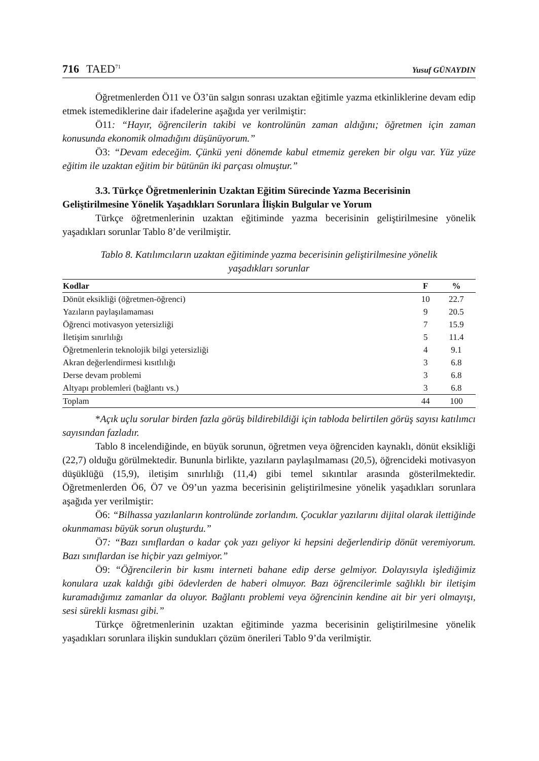716 TAED<sup>71</sup> Yusuf GÜNAYDIN
Öğretmenlerden Ö11 ve Ö3’ün salgın sonrası uzaktan eğitimle yazma etkinliklerine devam edip etmek istemediklerine dair ifadelerine aşağıda yer verilmiştir:
Ö11: “Hayır, öğrencilerin takibi ve kontrolünün zaman aldığını; öğretmen için zaman konusunda ekonomik olmadığını düşünüyorum.”
Ö3: “Devam edeceğim. Çünkü yeni dönemde kabul etmemiz gereken bir olgu var. Yüz yüze eğitim ile uzaktan eğitim bir bütünün iki parçası olmuştur.”
3.3. Türkçe Öğretmenlerinin Uzaktan Eğitim Sürecinde Yazma Becerisinin
Geliştirilmesine Yönelik Yaşadıkları Sorunlara İlişkin Bulgular ve Yorum
Türkçe öğretmenlerinin uzaktan eğitiminde yazma becerisinin geliştirilmesine yönelik yaşadıkları sorunlar Tablo 8’de verilmiştir.
Tablo 8. Katılımcıların uzaktan eğitiminde yazma becerisinin geliştirilmesine yönelik
yaşadıkları sorunlar
| Kodlar | F | % |
| --- | --- | --- |
| Dönüt eksikliği (öğretmen-öğrenci) | 10 | 22.7 |
| Yazıların paylaşılamaması | 9 | 20.5 |
| Öğrenci motivasyon yetersizliği | 7 | 15.9 |
| İletişim sınırlılığı | 5 | 11.4 |
| Öğretmenlerin teknolojik bilgi yetersizliği | 4 | 9.1 |
| Akran değerlendirmesi kısıtlılığı | 3 | 6.8 |
| Derse devam problemi | 3 | 6.8 |
| Altyapı problemleri (bağlantı vs.) | 3 | 6.8 |
| Toplam | 44 | 100 |
*Açık uçlu sorular birden fazla görüş bildirebildiği için tabloda belirtilen görüş sayısı katılımcı sayısından fazladır.
Tablo 8 incelendiğinde, en büyük sorunun, öğretmen veya öğrenciden kaynaklı, dönüt eksikliği (22,7) olduğu görülmektedir. Bununla birlikte, yazıların paylaşılmaması (20,5), öğrencideki motivasyon düşüklüğü (15,9), iletişim sınırlılığı (11,4) gibi temel sıkıntılar arasında gösterilmektedir. Öğretmenlerden Ö6, Ö7 ve Ö9’un yazma becerisinin geliştirilmesine yönelik yaşadıkları sorunlara aşağıda yer verilmiştir:
Ö6: “Bilhassa yazılanların kontrolünde zorlandım. Çocuklar yazılarını dijital olarak ilettiğinde okunmaması büyük sorun oluşturdu.”
Ö7: “Bazı sınıflardan o kadar çok yazı geliyor ki hepsini değerlendirip dönüt veremiyorum. Bazı sınıflardan ise hiçbir yazı gelmiyor.”
Ö9: “Öğrencilerin bir kısmı interneti bahane edip derse gelmiyor. Dolayısıyla işlediğimiz konulara uzak kaldığı gibi ödevlerden de haberi olmuyor. Bazı öğrencilerimle sağlıklı bir iletişim kuramadığımız zamanlar da oluyor. Bağlantı problemi veya öğrencinin kendine ait bir yeri olmayışı, sesi sürekli kısması gibi.”
Türkçe öğretmenlerinin uzaktan eğitiminde yazma becerisinin geliştirilmesine yönelik yaşadıkları sorunlara ilişkin sundukları çözüm önerileri Tablo 9’da verilmiştir.